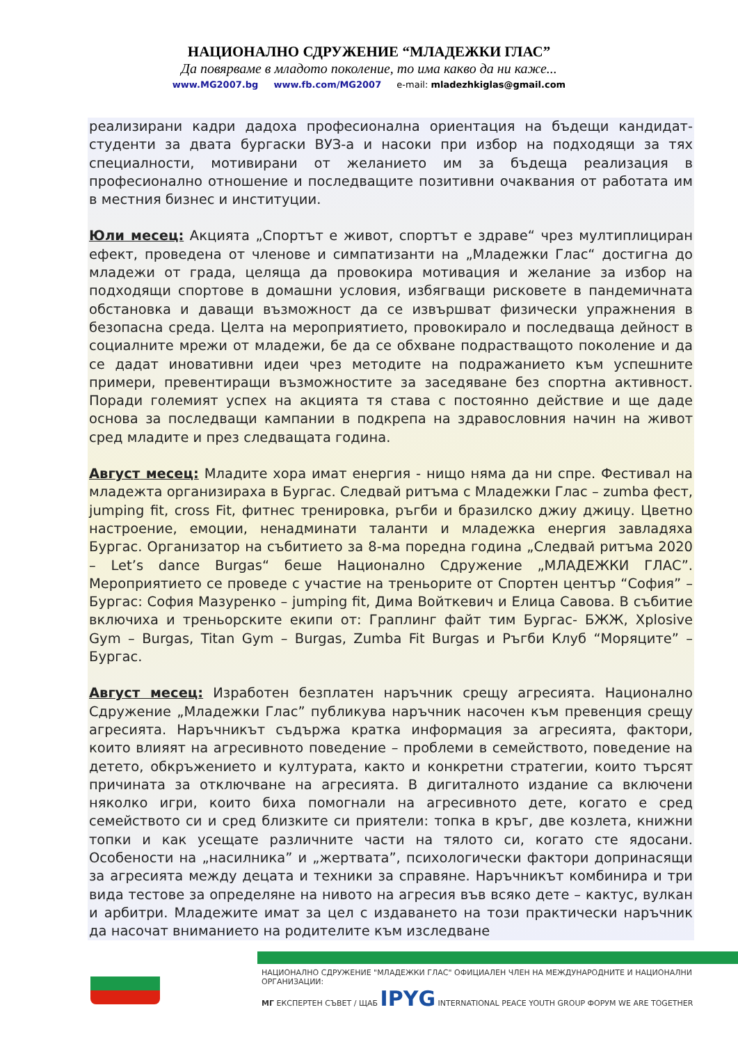НАЦИОНАЛНО СДРУЖЕНИЕ “МЛАДЕЖКИ ГЛАС”
Да повярваме в младото поколение, то има какво да ни каже...
www.MG2007.bg www.fb.com/MG2007 e-mail: mladezhkiglas@gmail.com
реализирани кадри дадоха професионална ориентация на бъдещи кандидат-студенти за двата бургаски ВУЗ-а и насоки при избор на подходящи за тях специалности, мотивирани от желанието им за бъдеща реализация в професионално отношение и последващите позитивни очаквания от работата им в местния бизнес и институции.
Юли месец: Акцията „Спортът е живот, спортът е здраве“ чрез мултиплициран ефект, проведена от членове и симпатизанти на „Младежки Глас“ достигна до младежи от града, целяща да провокира мотивация и желание за избор на подходящи спортове в домашни условия, избягващи рисковете в пандемичната обстановка и даващи възможност да се извършват физически упражнения в безопасна среда. Целта на мероприятието, провокирало и последваща дейност в социалните мрежи от младежи, бе да се обхване подрастващото поколение и да се дадат иновативни идеи чрез методите на подражанието към успешните примери, превентиращи възможностите за заседяване без спортна активност. Поради големият успех на акцията тя става с постоянно действие и ще даде основа за последващи кампании в подкрепа на здравословния начин на живот сред младите и през следващата година.
Август месец: Младите хора имат енергия - нищо няма да ни спре. Фестивал на младежта организираха в Бургас. Следвай ритъма с Младежки Глас – zumba фест, jumping fit, cross Fit, фитнес тренировка, ръгби и бразилско джиу джицу. Цветно настроение, емоции, ненадминати таланти и младежка енергия завладяха Бургас. Организатор на събитието за 8-ма поредна година „Следвай ритъма 2020 – Let’s dance Burgas“ беше Национално Сдружение „МЛАДЕЖКИ ГЛАС”. Мероприятието се проведе с участие на треньорите от Спортен център “София” – Бургас: София Мазуренко – jumping fit, Дима Войткевич и Елица Савова. В събитие включиха и треньорските екипи от: Граплинг файт тим Бургас- БЖЖ, Xplosive Gym – Burgas, Titan Gym – Burgas, Zumba Fit Burgas и Ръгби Клуб “Моряците” – Бургас.
Август месец: Изработен безплатен наръчник срещу агресията. Национално Сдружение „Младежки Глас” публикува наръчник насочен към превенция срещу агресията. Наръчникът съдържа кратка информация за агресията, фактори, които влияят на агресивното поведение – проблеми в семейството, поведение на детето, обкръжението и културата, както и конкретни стратегии, които търсят причината за отключване на агресията. В дигиталното издание са включени няколко игри, които биха помогнали на агресивното дете, когато е сред семейството си и сред близките си приятели: топка в кръг, две козлета, книжни топки и как усещате различните части на тялото си, когато сте ядосани. Особености на „насилника” и „жертвата”, психологически фактори допринасящи за агресията между децата и техники за справяне. Наръчникът комбинира и три вида тестове за определяне на нивото на агресия във всяко дете – кактус, вулкан и арбитри. Младежите имат за цел с издаването на този практически наръчник да насочат вниманието на родителите към изследване
НАЦИОНАЛНО СДРУЖЕНИЕ "МЛАДЕЖКИ ГЛАС" ОФИЦИАЛЕН ЧЛЕН НА МЕЖДУНАРОДНИТЕ И НАЦИОНАЛНИ ОРГАНИЗАЦИИ:
МГ ЕКСПЕРТЕН СЪВЕТ / ЩАБ IPYG INTERNATIONAL PEACE YOUTH GROUP ФОРУМ WE ARE TOGETHER